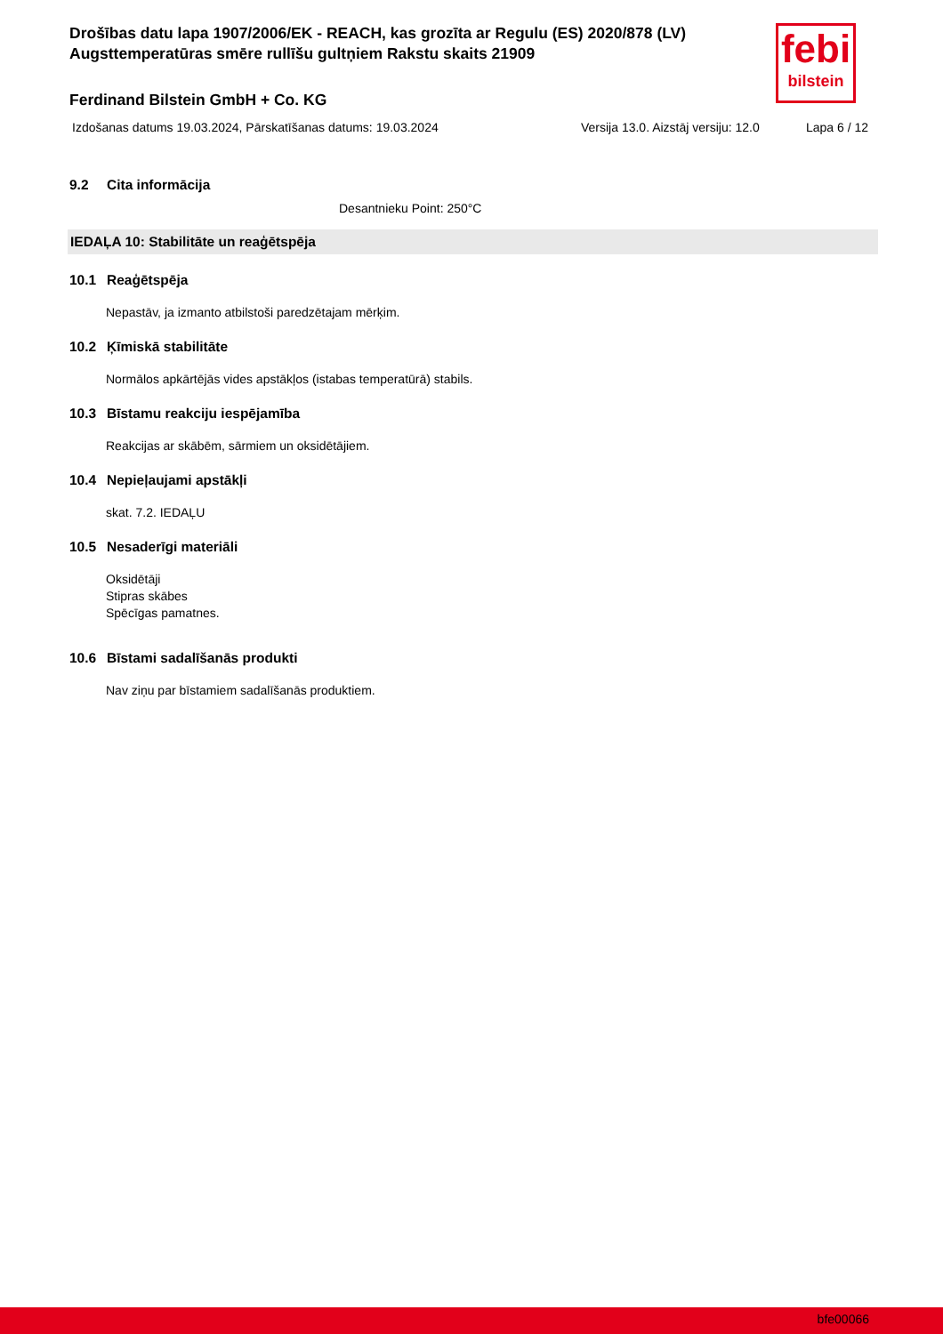febi
bilstein
Drošības datu lapa 1907/2006/EK - REACH, kas grozīta ar Regulu (ES) 2020/878 (LV)
Augsttemperatūras smēre rullīšu gultņiem Rakstu skaits 21909
Ferdinand Bilstein GmbH + Co. KG
Izdošanas datums 19.03.2024, Pārskatīšanas datums: 19.03.2024 Versija 13.0. Aizstāj versiju: 12.0 Lapa 6 / 12
9.2 Cita informācija
Desantnieku Point: 250°C
IEDAĻA 10: Stabilitāte un reaģētspēja
10.1 Reaģētspēja
Nepastāv, ja izmanto atbilstoši paredzētajam mērķim.
10.2 Ķīmiskā stabilitāte
Normālos apkārtējās vides apstākļos (istabas temperatūrā) stabils.
10.3 Bīstamu reakciju iespējamība
Reakcijas ar skābēm, sārmiem un oksidētājiem.
10.4 Nepieļaujami apstākļi
skat. 7.2. IEDAĻU
10.5 Nesaderīgi materiāli
Oksidētāji
Stipras skābes
Spēcīgas pamatnes.
10.6 Bīstami sadalīšanās produkti
Nav ziņu par bīstamiem sadalīšanās produktiem.
bfe00066